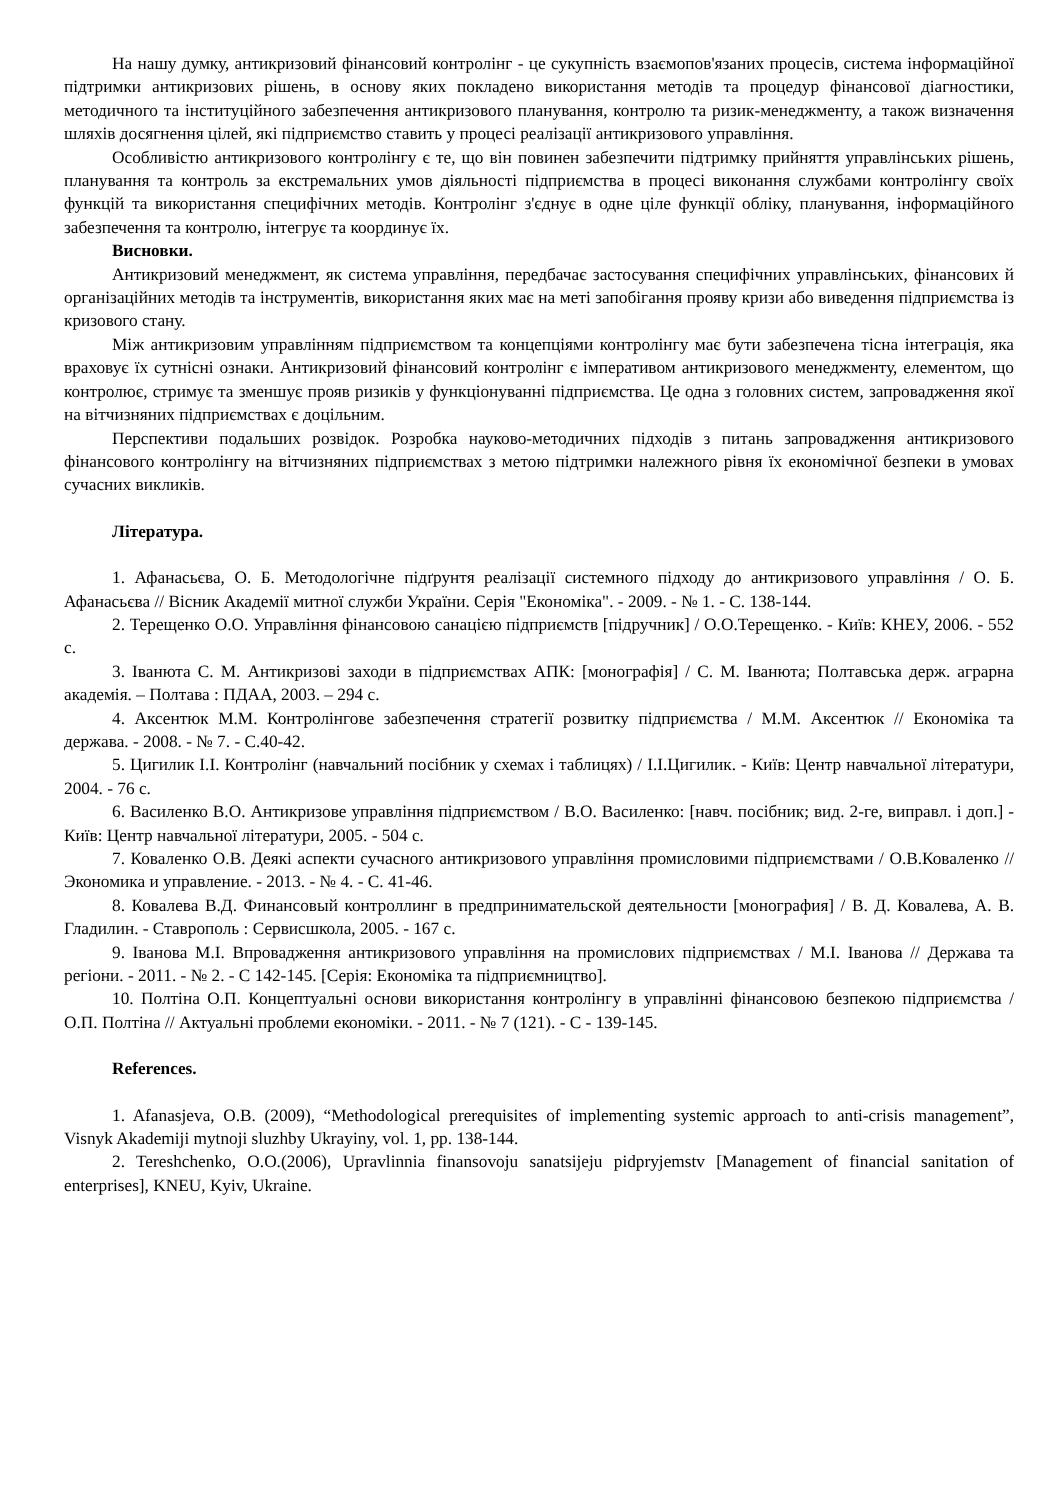На нашу думку, антикризовий фінансовий контролінг - це сукупність взаємопов'язаних процесів, система інформаційної підтримки антикризових рішень, в основу яких покладено використання методів та процедур фінансової діагностики, методичного та інституційного забезпечення антикризового планування, контролю та ризик-менеджменту, а також визначення шляхів досягнення цілей, які підприємство ставить у процесі реалізації антикризового управління.
Особливістю антикризового контролінгу є те, що він повинен забезпечити підтримку прийняття управлінських рішень, планування та контроль за екстремальних умов діяльності підприємства в процесі виконання службами контролінгу своїх функцій та використання специфічних методів. Контролінг з'єднує в одне ціле функції обліку, планування, інформаційного забезпечення та контролю, інтегрує та координує їх.
Висновки.
Антикризовий менеджмент, як система управління, передбачає застосування специфічних управлінських, фінансових й організаційних методів та інструментів, використання яких має на меті запобігання прояву кризи або виведення підприємства із кризового стану.
Між антикризовим управлінням підприємством та концепціями контролінгу має бути забезпечена тісна інтеграція, яка враховує їх сутнісні ознаки. Антикризовий фінансовий контролінг є імперативом антикризового менеджменту, елементом, що контролює, стримує та зменшує прояв ризиків у функціонуванні підприємства. Це одна з головних систем, запровадження якої на вітчизняних підприємствах є доцільним.
Перспективи подальших розвідок. Розробка науково-методичних підходів з питань запровадження антикризового фінансового контролінгу на вітчизняних підприємствах з метою підтримки належного рівня їх економічної безпеки в умовах сучасних викликів.
Література.
1. Афанасьєва, О. Б. Методологічне підґрунтя реалізації системного підходу до антикризового управління / О. Б. Афанасьєва // Вісник Академії митної служби України. Серія "Економіка". - 2009. - № 1. - С. 138-144.
2. Терещенко О.О. Управління фінансовою санацією підприємств [підручник] / О.О.Терещенко. - Київ: КНЕУ, 2006. - 552 с.
3. Іванюта С. М. Антикризові заходи в підприємствах АПК: [монографія] / С. М. Іванюта; Полтавська держ. аграрна академія. – Полтава : ПДАА, 2003. – 294 с.
4. Аксентюк М.М. Контролінгове забезпечення стратегії розвитку підприємства / М.М. Аксентюк // Економіка та держава. - 2008. - № 7. - С.40-42.
5. Цигилик І.І. Контролінг (навчальний посібник у схемах і таблицях) / І.І.Цигилик. - Київ: Центр навчальної літератури, 2004. - 76 с.
6. Василенко В.О. Антикризове управління підприємством / В.О. Василенко: [навч. посібник; вид. 2-ге, виправл. і доп.] - Київ: Центр навчальної літератури, 2005. - 504 с.
7. Коваленко О.В. Деякі аспекти сучасного антикризового управління промисловими підприємствами / О.В.Коваленко // Экономика и управление. - 2013. - № 4. - С. 41-46.
8. Ковалева В.Д. Финансовый контроллинг в предпринимательской деятельности [монография] / В. Д. Ковалева, А. В. Гладилин. - Ставрополь : Сервисшкола, 2005. - 167 с.
9. Іванова М.І. Впровадження антикризового управління на промислових підприємствах / М.І. Іванова // Держава та регіони. - 2011. - № 2. - С 142-145. [Серія: Економіка та підприємництво].
10. Полтіна О.П. Концептуальні основи використання контролінгу в управлінні фінансовою безпекою підприємства / О.П. Полтіна // Актуальні проблеми економіки. - 2011. - № 7 (121). - С - 139-145.
References.
1. Afanasjeva, O.B. (2009), “Methodological prerequisites of implementing systemic approach to anti-crisis management”, Visnyk Akademiji mytnoji sluzhby Ukrayiny, vol. 1, pp. 138-144.
2. Tereshchenko, O.O.(2006), Upravlinnia finansovoju sanatsijeju pidpryjemstv [Management of financial sanitation of enterprises], KNEU, Kyiv, Ukraine.